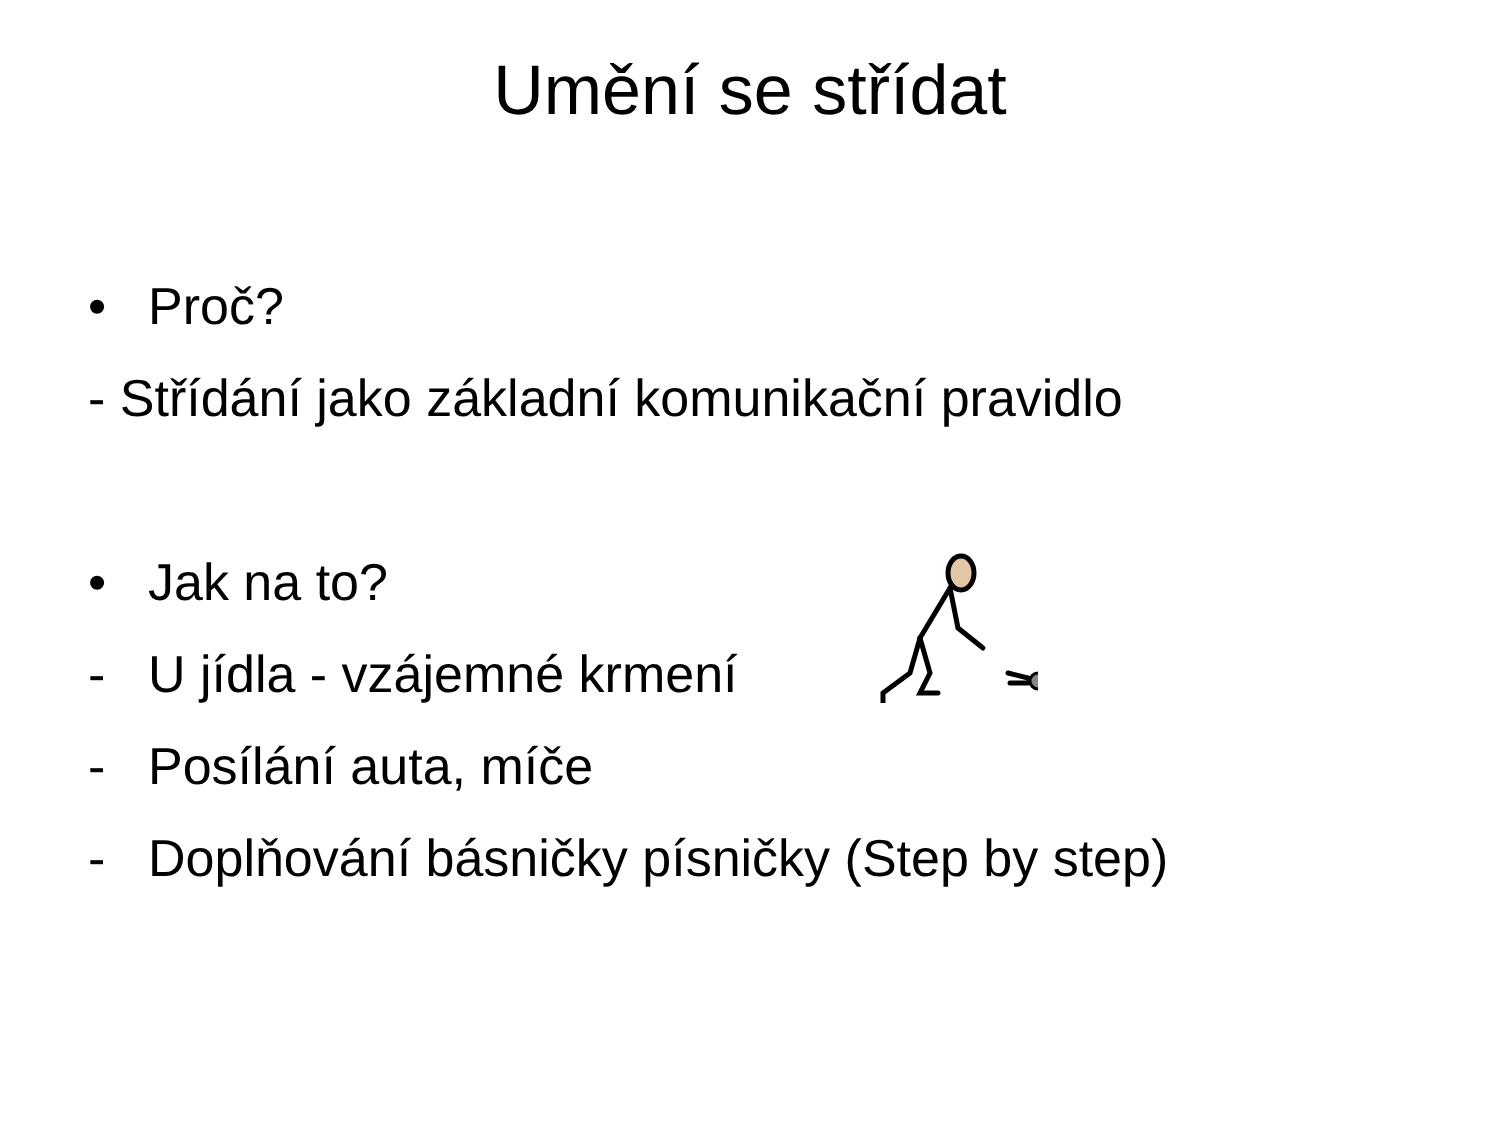Umění se střídat
• Proč?
- Střídání jako základní komunikační pravidlo
• Jak na to?
- U jídla - vzájemné krmení
- Posílání auta, míče
- Doplňování básničky písničky (Step by step)